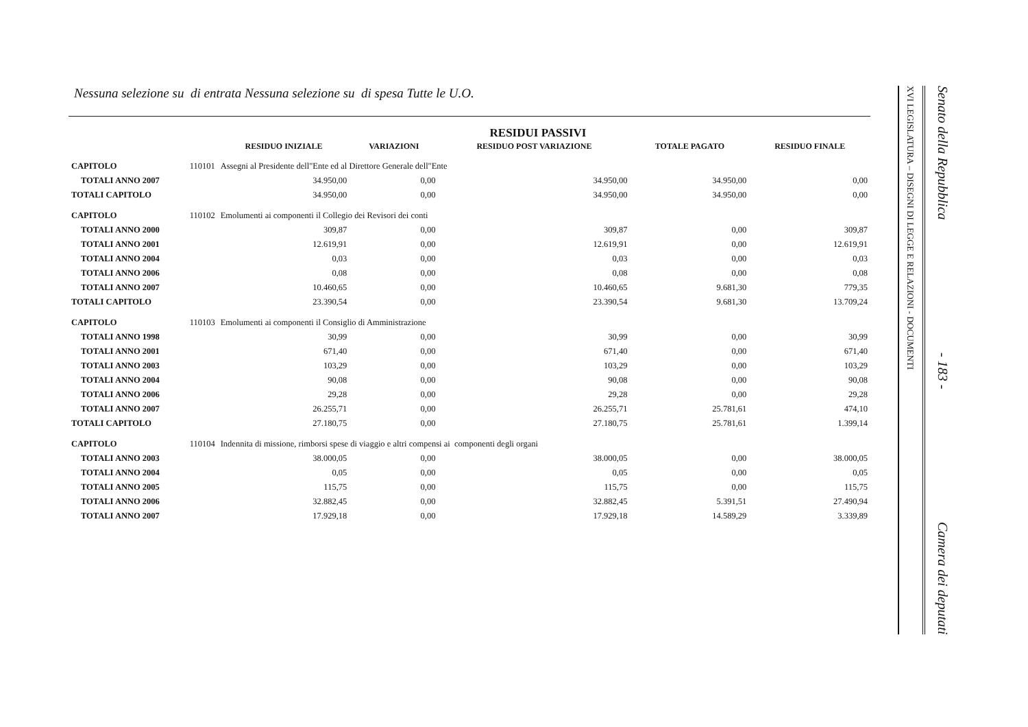Nessuna selezione su di entrata Nessuna selezione su di spesa Tutte le U.O.
RESIDUI PASSIVI
| | | RESIDUO INIZIALE | VARIAZIONI | RESIDUO POST VARIAZIONE | TOTALE PAGATO | RESIDUO FINALE |
| --- | --- | --- | --- | --- | --- | --- |
| CAPITOLO | 110101 | Assegni al Presidente dell"Ente ed al Direttore Generale dell"Ente | | | | |
| TOTALI ANNO 2007 | | 34.950,00 | 0,00 | 34.950,00 | 34.950,00 | 0,00 |
| TOTALI CAPITOLO | | 34.950,00 | 0,00 | 34.950,00 | 34.950,00 | 0,00 |
| CAPITOLO | 110102 | Emolumenti ai componenti il Collegio dei Revisori dei conti | | | | |
| TOTALI ANNO 2000 | | 309,87 | 0,00 | 309,87 | 0,00 | 309,87 |
| TOTALI ANNO 2001 | | 12.619,91 | 0,00 | 12.619,91 | 0,00 | 12.619,91 |
| TOTALI ANNO 2004 | | 0,03 | 0,00 | 0,03 | 0,00 | 0,03 |
| TOTALI ANNO 2006 | | 0,08 | 0,00 | 0,08 | 0,00 | 0,08 |
| TOTALI ANNO 2007 | | 10.460,65 | 0,00 | 10.460,65 | 9.681,30 | 779,35 |
| TOTALI CAPITOLO | | 23.390,54 | 0,00 | 23.390,54 | 9.681,30 | 13.709,24 |
| CAPITOLO | 110103 | Emolumenti ai componenti il Consiglio di Amministrazione | | | | |
| TOTALI ANNO 1998 | | 30,99 | 0,00 | 30,99 | 0,00 | 30,99 |
| TOTALI ANNO 2001 | | 671,40 | 0,00 | 671,40 | 0,00 | 671,40 |
| TOTALI ANNO 2003 | | 103,29 | 0,00 | 103,29 | 0,00 | 103,29 |
| TOTALI ANNO 2004 | | 90,08 | 0,00 | 90,08 | 0,00 | 90,08 |
| TOTALI ANNO 2006 | | 29,28 | 0,00 | 29,28 | 0,00 | 29,28 |
| TOTALI ANNO 2007 | | 26.255,71 | 0,00 | 26.255,71 | 25.781,61 | 474,10 |
| TOTALI CAPITOLO | | 27.180,75 | 0,00 | 27.180,75 | 25.781,61 | 1.399,14 |
| CAPITOLO | 110104 | Indennita di missione, rimborsi spese di viaggio e altri compensi ai componenti degli organi | | | | |
| TOTALI ANNO 2003 | | 38.000,05 | 0,00 | 38.000,05 | 0,00 | 38.000,05 |
| TOTALI ANNO 2004 | | 0,05 | 0,00 | 0,05 | 0,00 | 0,05 |
| TOTALI ANNO 2005 | | 115,75 | 0,00 | 115,75 | 0,00 | 115,75 |
| TOTALI ANNO 2006 | | 32.882,45 | 0,00 | 32.882,45 | 5.391,51 | 27.490,94 |
| TOTALI ANNO 2007 | | 17.929,18 | 0,00 | 17.929,18 | 14.589,29 | 3.339,89 |
XVI LEGISLATURA – DISEGNI DI LEGGE E RELAZIONI - DOCUMENTI
Senato della Repubblica - 183 - Camera dei deputati